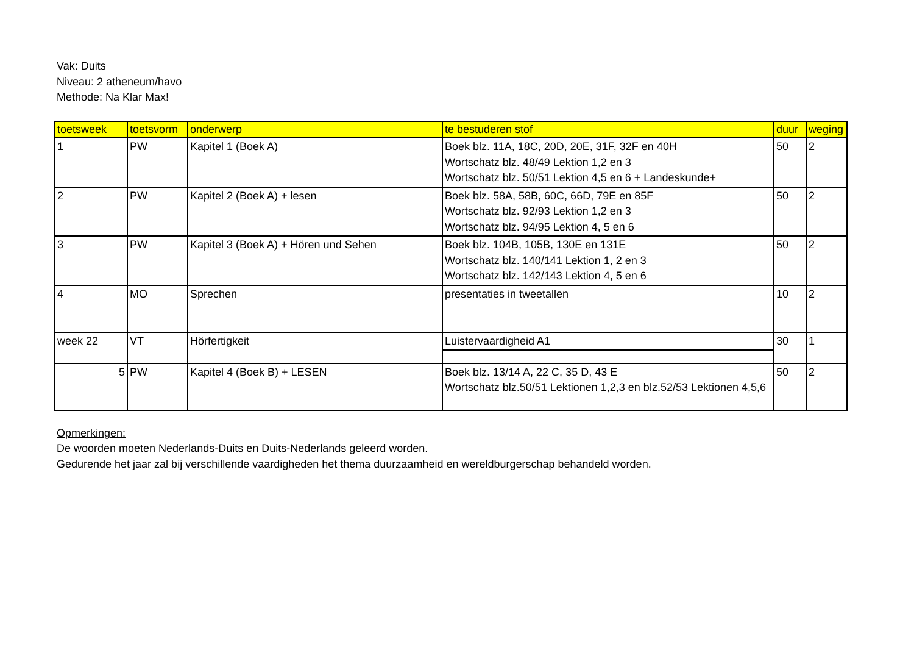Vak: Duits
Niveau: 2 atheneum/havo
Methode: Na Klar Max!
| toetsweek | toetsvorm | onderwerp | te bestuderen stof | duur | weging |
| --- | --- | --- | --- | --- | --- |
| 1 | PW | Kapitel 1 (Boek A) | Boek blz. 11A, 18C, 20D, 20E, 31F, 32F en 40H Wortschatz blz. 48/49 Lektion 1,2 en 3 Wortschatz blz. 50/51 Lektion 4,5 en 6 + Landeskunde+ | 50 | 2 |
| 2 | PW | Kapitel 2 (Boek A) + lesen | Boek blz. 58A, 58B, 60C, 66D, 79E en 85F Wortschatz blz. 92/93 Lektion 1,2 en 3 Wortschatz blz. 94/95 Lektion 4, 5 en 6 | 50 | 2 |
| 3 | PW | Kapitel 3 (Boek A) + Hören und Sehen | Boek blz. 104B, 105B, 130E en 131E Wortschatz blz. 140/141 Lektion 1, 2 en 3 Wortschatz blz. 142/143 Lektion 4, 5 en 6 | 50 | 2 |
| 4 | MO | Sprechen | presentaties in tweetallen | 10 | 2 |
| week 22 | VT | Hörfertigkeit | Luistervaardigheid A1 | 30 | 1 |
| 5 | PW | Kapitel 4 (Boek B) + LESEN | Boek blz. 13/14 A, 22 C, 35 D, 43 E Wortschatz blz.50/51 Lektionen 1,2,3 en blz.52/53 Lektionen 4,5,6 | 50 | 2 |
Opmerkingen:
De woorden moeten Nederlands-Duits en Duits-Nederlands geleerd worden.
Gedurende het jaar zal bij verschillende vaardigheden het thema duurzaamheid en wereldburgerschap behandeld worden.